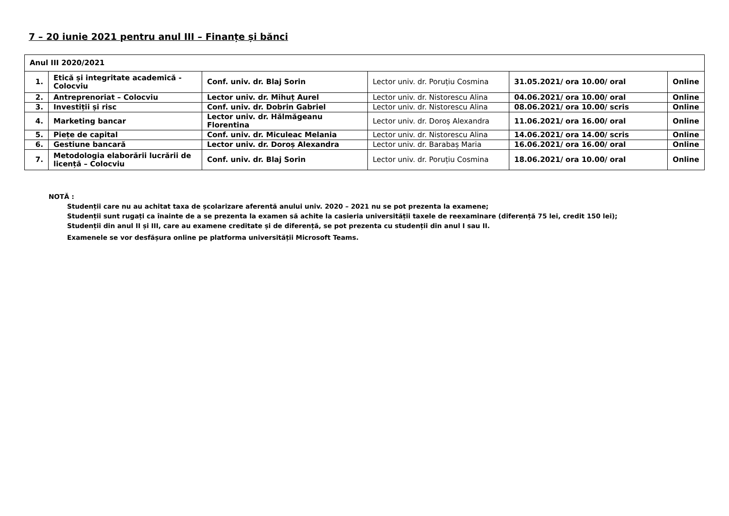7 – 20 iunie 2021 pentru anul III – Finanțe și bănci
| Anul III 2020/2021 | | | | | |
| 1. | Etică și integritate academică - Colocviu | Conf. univ. dr. Blaj Sorin | Lector univ. dr. Poruțiu Cosmina | 31.05.2021/ ora 10.00/ oral | Online |
| 2. | Antreprenoriat – Colocviu | Lector univ. dr. Mihuț Aurel | Lector univ. dr. Nistorescu Alina | 04.06.2021/ ora 10.00/ oral | Online |
| 3. | Investiții și risc | Conf. univ. dr. Dobrin Gabriel | Lector univ. dr. Nistorescu Alina | 08.06.2021/ ora 10.00/ scris | Online |
| 4. | Marketing bancar | Lector univ. dr. Hălmăgeanu Florentina | Lector univ. dr. Doroș Alexandra | 11.06.2021/ ora 16.00/ oral | Online |
| 5. | Piețe de capital | Conf. univ. dr. Miculeac Melania | Lector univ. dr. Nistorescu Alina | 14.06.2021/ ora 14.00/ scris | Online |
| 6. | Gestiune bancară | Lector univ. dr. Doroș Alexandra | Lector univ. dr. Barabaș Maria | 16.06.2021/ ora 16.00/ oral | Online |
| 7. | Metodologia elaborării lucrării de licență – Colocviu | Conf. univ. dr. Blaj Sorin | Lector univ. dr. Poruțiu Cosmina | 18.06.2021/ ora 10.00/ oral | Online |
NOTĂ :
Studenții care nu au achitat taxa de școlarizare aferentă anului univ. 2020 – 2021 nu se pot prezenta la examene;
Studenții sunt rugați ca înainte de a se prezenta la examen să achite la casieria universității taxele de reexaminare (diferență 75 lei, credit 150 lei);
Studenții din anul II și III, care au examene creditate și de diferență, se pot prezenta cu studenții din anul I sau II.
Examenele se vor desfășura online pe platforma universității Microsoft Teams.